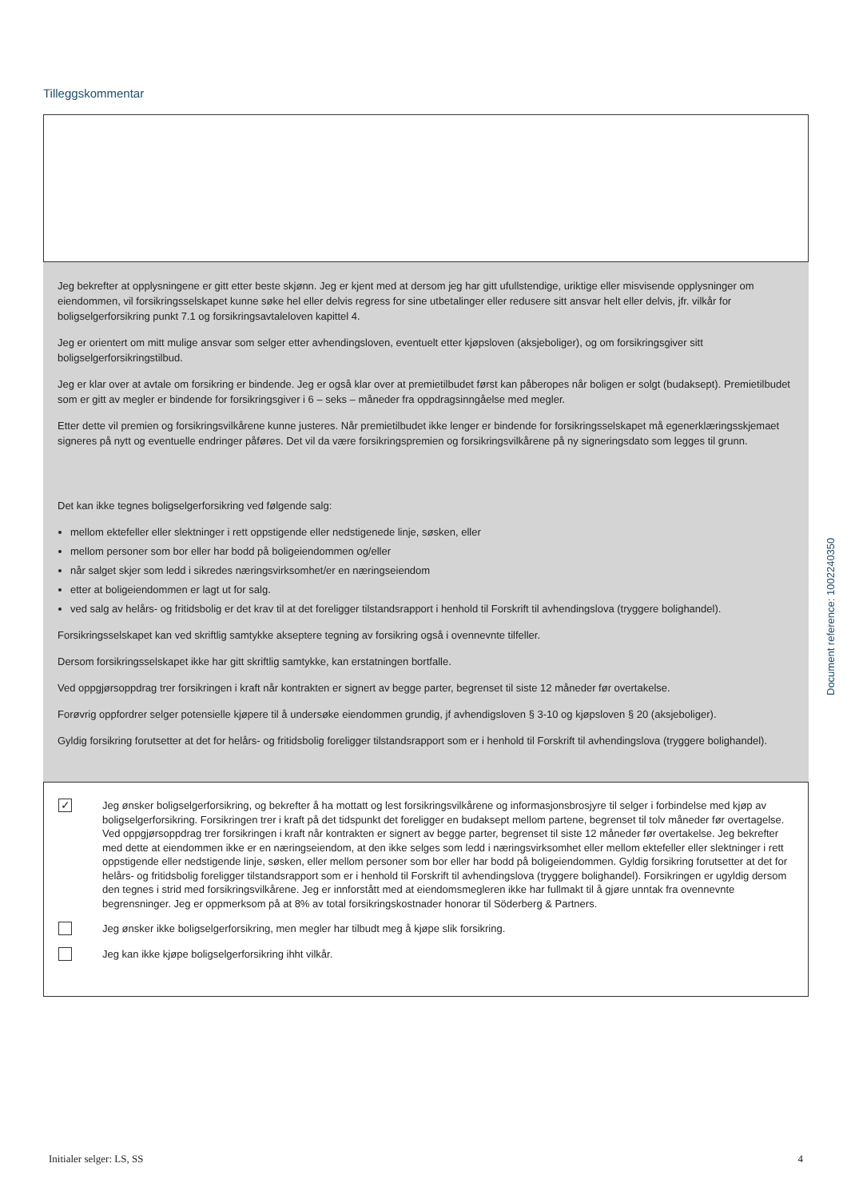Tilleggskommentar
Jeg bekrefter at opplysningene er gitt etter beste skjønn. Jeg er kjent med at dersom jeg har gitt ufullstendige, uriktige eller misvisende opplysninger om eiendommen, vil forsikringsselskapet kunne søke hel eller delvis regress for sine utbetalinger eller redusere sitt ansvar helt eller delvis, jfr. vilkår for boligselgerforsikring punkt 7.1 og forsikringsavtaleloven kapittel 4.
Jeg er orientert om mitt mulige ansvar som selger etter avhendingsloven, eventuelt etter kjøpsloven (aksjeboliger), og om forsikringsgiver sitt boligselgerforsikringstilbud.
Jeg er klar over at avtale om forsikring er bindende. Jeg er også klar over at premietilbudet først kan påberopes når boligen er solgt (budaksept). Premietilbudet som er gitt av megler er bindende for forsikringsgiver i 6 – seks – måneder fra oppdragsinngåelse med megler.
Etter dette vil premien og forsikringsvilkårene kunne justeres. Når premietilbudet ikke lenger er bindende for forsikringsselskapet må egenerklæringsskjemaet signeres på nytt og eventuelle endringer påføres. Det vil da være forsikringspremien og forsikringsvilkårene på ny signeringsdato som legges til grunn.
Det kan ikke tegnes boligselgerforsikring ved følgende salg:
mellom ektefeller eller slektninger i rett oppstigende eller nedstigenede linje, søsken, eller
mellom personer som bor eller har bodd på boligeiendommen og/eller
når salget skjer som ledd i sikredes næringsvirksomhet/er en næringseiendom
etter at boligeiendommen er lagt ut for salg.
ved salg av helårs- og fritidsbolig er det krav til at det foreligger tilstandsrapport i henhold til Forskrift til avhendingslova (tryggere bolighandel).
Forsikringsselskapet kan ved skriftlig samtykke akseptere tegning av forsikring også i ovennevnte tilfeller.
Dersom forsikringsselskapet ikke har gitt skriftlig samtykke, kan erstatningen bortfalle.
Ved oppgjørsoppdrag trer forsikringen i kraft når kontrakten er signert av begge parter, begrenset til siste 12 måneder før overtakelse.
Forøvrig oppfordrer selger potensielle kjøpere til å undersøke eiendommen grundig, jf avhendigsloven § 3-10 og kjøpsloven § 20 (aksjeboliger).
Gyldig forsikring forutsetter at det for helårs- og fritidsbolig foreligger tilstandsrapport som er i henhold til Forskrift til avhendingslova (tryggere bolighandel).
✓
Jeg ønsker boligselgerforsikring, og bekrefter å ha mottatt og lest forsikringsvilkårene og informasjonsbrosjyre til selger i forbindelse med kjøp av boligselgerforsikring. Forsikringen trer i kraft på det tidspunkt det foreligger en budaksept mellom partene, begrenset til tolv måneder før overtagelse. Ved oppgjørsoppdrag trer forsikringen i kraft når kontrakten er signert av begge parter, begrenset til siste 12 måneder før overtakelse. Jeg bekrefter med dette at eiendommen ikke er en næringseiendom, at den ikke selges som ledd i næringsvirksomhet eller mellom ektefeller eller slektninger i rett oppstigende eller nedstigende linje, søsken, eller mellom personer som bor eller har bodd på boligeiendommen. Gyldig forsikring forutsetter at det for helårs- og fritidsbolig foreligger tilstandsrapport som er i henhold til Forskrift til avhendingslova (tryggere bolighandel). Forsikringen er ugyldig dersom den tegnes i strid med forsikringsvilkårene. Jeg er innforstått med at eiendomsmegleren ikke har fullmakt til å gjøre unntak fra ovennevnte begrensninger. Jeg er oppmerksom på at 8% av total forsikringskostnader honorar til Söderberg & Partners.
Jeg ønsker ikke boligselgerforsikring, men megler har tilbudt meg å kjøpe slik forsikring.
Jeg kan ikke kjøpe boligselgerforsikring ihht vilkår.
Document reference: 1002240350
Initialer selger: LS, SS 4